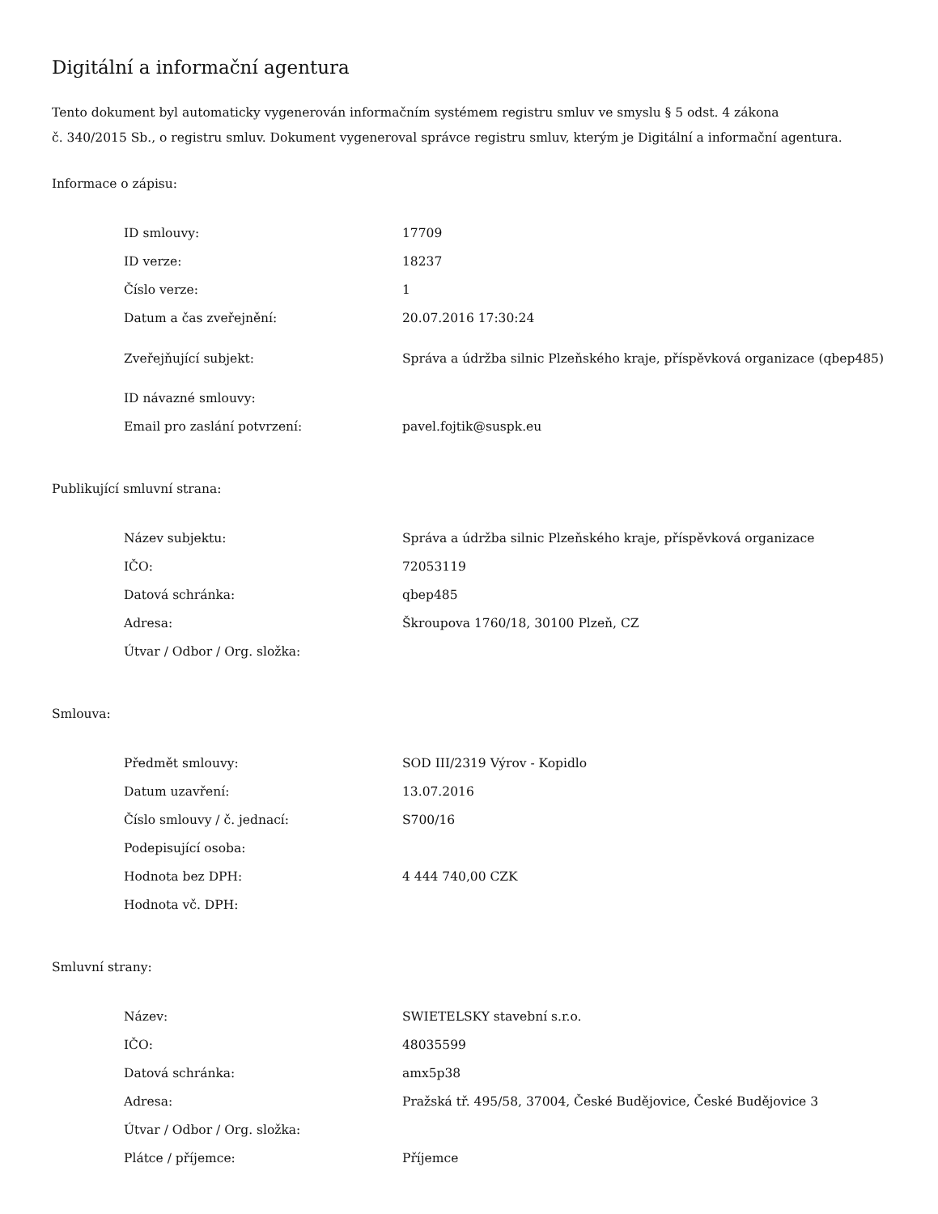Digitální a informační agentura
Tento dokument byl automaticky vygenerován informačním systémem registru smluv ve smyslu § 5 odst. 4 zákona
č. 340/2015 Sb., o registru smluv. Dokument vygeneroval správce registru smluv, kterým je Digitální a informační agentura.
Informace o zápisu:
| ID smlouvy: | 17709 |
| ID verze: | 18237 |
| Číslo verze: | 1 |
| Datum a čas zveřejnění: | 20.07.2016 17:30:24 |
| Zveřejňující subjekt: | Správa a údržba silnic Plzeňského kraje, příspěvková organizace (qbep485) |
| ID návazné smlouvy: | |
| Email pro zaslání potvrzení: | pavel.fojtik@suspk.eu |
Publikující smluvní strana:
| Název subjektu: | Správa a údržba silnic Plzeňského kraje, příspěvková organizace |
| IČO: | 72053119 |
| Datová schránka: | qbep485 |
| Adresa: | Škroupova 1760/18, 30100 Plzeň, CZ |
| Útvar / Odbor / Org. složka: | |
Smlouva:
| Předmět smlouvy: | SOD III/2319 Výrov - Kopidlo |
| Datum uzavření: | 13.07.2016 |
| Číslo smlouvy / č. jednací: | S700/16 |
| Podepisující osoba: | |
| Hodnota bez DPH: | 4 444 740,00 CZK |
| Hodnota vč. DPH: | |
Smluvní strany:
| Název: | SWIETELSKY stavební s.r.o. |
| IČO: | 48035599 |
| Datová schránka: | amx5p38 |
| Adresa: | Pražská tř. 495/58, 37004, České Budějovice, České Budějovice 3 |
| Útvar / Odbor / Org. složka: | |
| Plátce / příjemce: | Příjemce |